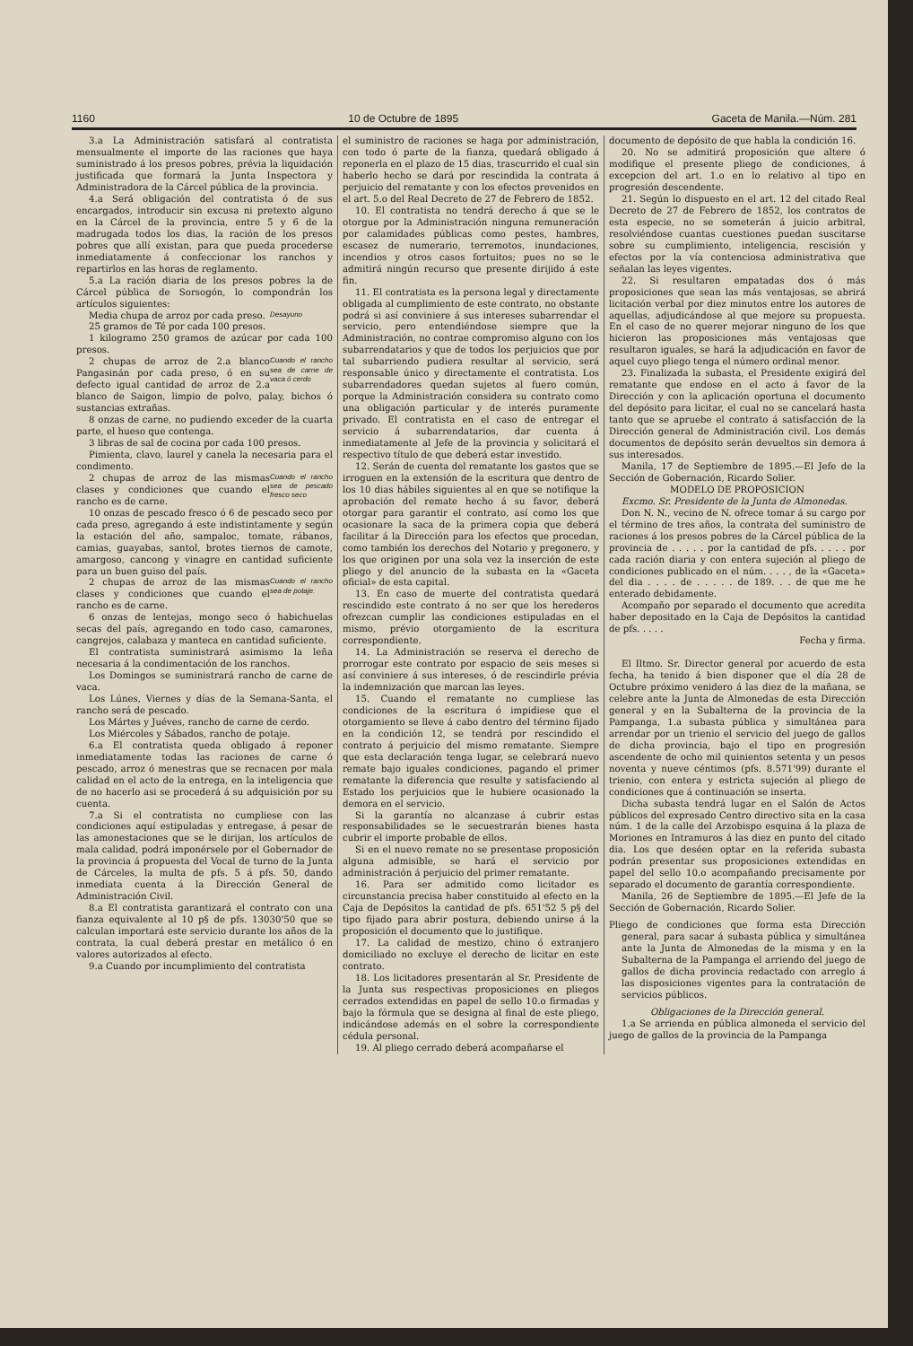1160 10 de Octubre de 1895 Gaceta de Manila.—Núm. 281
3.a La Administración satisfará al contratista mensualmente el importe de las raciones que haya suministrado á los presos pobres, prévia la liquidación justificada que formará la Junta Inspectora y Administradora de la Cárcel pública de la provincia.
4.a Será obligación del contratista ó de sus encargados, introducir sin excusa ni pretexto alguno en la Cárcel de la provincia, entre 5 y 6 de la madrugada todos los dias, la ración de los presos pobres que allí existan, para que pueda procederse inmediatamente á confeccionar los ranchos y repartirlos en las horas de reglamento.
5.a La ración diaria de los presos pobres la de Cárcel pública de Sorsogón, lo compondrán los artículos siguientes:
Desayuno
Media chupa de arroz por cada preso.
25 gramos de Té por cada 100 presos.
1 kilogramo 250 gramos de azúcar por cada 100 presos.
Cuando el rancho sea de carne de vaca ó cerdo
2 chupas de arroz de 2.a blanco Pangasinán por cada preso, ó en su defecto igual cantidad de arroz de 2.a blanco de Saigon, limpio de polvo, palay, bichos ó sustancias extrañas.
8 onzas de carne, no pudiendo exceder de la cuarta parte, el hueso que contenga.
3 libras de sal de cocina por cada 100 presos.
Pimienta, clavo, laurel y canela la necesaria para el condimento.
Cuando el rancho sea de pescado fresco seco
2 chupas de arroz de las mismas clases y condiciones que cuando el rancho es de carne.
10 onzas de pescado fresco ó 6 de pescado seco por cada preso, agregando á este indistintamente y según la estación del año, sampaloc, tomate, rábanos, camias, guayabas, santol, brotes tiernos de camote, amargoso, cancong y vinagre en cantidad suficiente para un buen guiso del país.
Cuando el rancho sea de potaje.
2 chupas de arroz de las mismas clases y condiciones que cuando el rancho es de carne.
6 onzas de lentejas, mongo seco ó habichuelas secas del país, agregando en todo caso, camarones, cangrejos, calabaza y manteca en cantidad suficiente.
El contratista suministrará asimismo la leña necesaria á la condimentación de los ranchos.
Los Domingos se suministrará rancho de carne de vaca.
Los Lúnes, Viernes y días de la Semana-Santa, el rancho será de pescado.
Los Mártes y Juéves, rancho de carne de cerdo.
Los Miércoles y Sábados, rancho de potaje.
6.a El contratista queda obligado á reponer inmediatamente todas las raciones de carne ó pescado, arroz ó menestras que se recnacen por mala calidad en el acto de la entrega, en la inteligencia que de no hacerlo asi se procederá á su adquisición por su cuenta.
7.a Si el contratista no cumpliese con las condiciones aquí estipuladas y entregase, á pesar de las amonestaciones que se le dirijan, los artículos de mala calidad, podrá imponérsele por el Gobernador de la provincia á propuesta del Vocal de turno de la Junta de Cárceles, la multa de pfs. 5 á pfs. 50, dando inmediata cuenta á la Dirección General de Administración Civil.
8.a El contratista garantizará el contrato con una fianza equivalente al 10 p§ de pfs. 13030'50 que se calculan importará este servicio durante los años de la contrata, la cual deberá prestar en metálico ó en valores autorizados al efecto.
9.a Cuando por incumplimiento del contratista
el suministro de raciones se haga por administración, con todo ó parte de la fianza, quedará obligado á reponerla en el plazo de 15 dias, trascurrido el cual sin haberlo hecho se dará por rescindida la contrata á perjuicio del rematante y con los efectos prevenidos en el art. 5.o del Real Decreto de 27 de Febrero de 1852.
10. El contratista no tendrá derecho á que se le otorgue por la Administración ninguna remuneración por calamidades públicas como pestes, hambres, escasez de numerario, terremotos, inundaciones, incendios y otros casos fortuitos; pues no se le admitirá ningún recurso que presente dirijido á este fin.
11. El contratista es la persona legal y directamente obligada al cumplimiento de este contrato, no obstante podrá si así conviniere á sus intereses subarrendar el servicio, pero entendiéndose siempre que la Administración, no contrae compromiso alguno con los subarrendatarios y que de todos los perjuicios que por tal subarriendo pudiera resultar al servicio, será responsable único y directamente el contratista. Los subarrendadores quedan sujetos al fuero común, porque la Administración considera su contrato como una obligación particular y de interés puramente privado. El contratista en el caso de entregar el servicio á subarrendatarios, dar cuenta á inmediatamente al Jefe de la provincia y solicitará el respectivo título de que deberá estar investido.
12. Serán de cuenta del rematante los gastos que se irroguen en la extensión de la escritura que dentro de los 10 dias hábiles siguientes al en que se notifique la aprobación del remate hecho á su favor, deberá otorgar para garantir el contrato, así como los que ocasionare la saca de la primera copia que deberá facilitar á la Dirección para los efectos que procedan, como también los derechos del Notario y pregonero, y los que originen por una sola vez la inserción de este pliego y del anuncio de la subasta en la «Gaceta oficial» de esta capital.
13. En caso de muerte del contratista quedará rescindido este contrato á no ser que los herederos ofrezcan cumplir las condiciones estipuladas en el mismo, prévio otorgamiento de la escritura correspondiente.
14. La Administración se reserva el derecho de prorrogar este contrato por espacio de seis meses si así conviniere á sus intereses, ó de rescindirle prévia la indemnización que marcan las leyes.
15. Cuando el rematante no cumpliese las condiciones de la escritura ó impidiese que el otorgamiento se lleve á cabo dentro del término fijado en la condición 12, se tendrá por rescindido el contrato á perjuicio del mismo rematante. Siempre que esta declaración tenga lugar, se celebrará nuevo remate bajo iguales condiciones, pagando el primer rematante la diferencia que resulte y satisfaciendo al Estado los perjuicios que le hubiere ocasionado la demora en el servicio.
Si la garantía no alcanzase á cubrir estas responsabilidades se le secuestrarán bienes hasta cubrir el importe probable de ellos.
Si en el nuevo remate no se presentase proposición alguna admisible, se hará el servicio por administración á perjuicio del primer rematante.
16. Para ser admitido como licitador es circunstancia precisa haber constituido al efecto en la Caja de Depósitos la cantidad de pfs. 651'52 5 p§ del tipo fijado para abrir postura, debiendo unirse á la proposición el documento que lo justifique.
17. La calidad de mestizo, chino ó extranjero domiciliado no excluye el derecho de licitar en este contrato.
18. Los licitadores presentarán al Sr. Presidente de la Junta sus respectivas proposiciones en pliegos cerrados extendidas en papel de sello 10.o firmadas y bajo la fórmula que se designa al final de este pliego, indicándose además en el sobre la correspondiente cédula personal.
19. Al pliego cerrado deberá acompañarse el
documento de depósito de que habla la condición 16.
20. No se admitirá proposición que altere ó modifique el presente pliego de condiciones, á excepcion del art. 1.o en lo relativo al tipo en progresión descendente.
21. Según lo dispuesto en el art. 12 del citado Real Decreto de 27 de Febrero de 1852, los contratos de esta especie, no se someterán á juicio arbitral, resolviéndose cuantas cuestiones puedan suscitarse sobre su cumplimiento, inteligencia, rescisión y efectos por la vía contenciosa administrativa que señalan las leyes vigentes.
22. Si resultaren empatadas dos ó más proposiciones que sean las más ventajosas, se abrirá licitación verbal por diez minutos entre los autores de aquellas, adjudicándose al que mejore su propuesta. En el caso de no querer mejorar ninguno de los que hicieron las proposiciones más ventajosas que resultaron iguales, se hará la adjudicación en favor de aquel cuyo pliego tenga el número ordinal menor.
23. Finalizada la subasta, el Presidente exigirá del rematante que endose en el acto á favor de la Dirección y con la aplicación oportuna el documento del depósito para licitar, el cual no se cancelará hasta tanto que se apruebe el contrato á satisfacción de la Dirección general de Administración civil. Los demás documentos de depósito serán devueltos sin demora á sus interesados.
Manila, 17 de Septiembre de 1895.—El Jefe de la Sección de Gobernación, Ricardo Solier.
MODELO DE PROPOSICION
Excmo. Sr. Presidente de la Junta de Almonedas.
Don N. N., vecino de N. ofrece tomar á su cargo por el término de tres años, la contrata del suministro de raciones á los presos pobres de la Cárcel pública de la provincia de . . . . . por la cantidad de pfs. . . . . por cada ración diaria y con entera sujeción al pliego de condiciones publicado en el núm. . . . , de la «Gaceta» del dia . . . . de . . . . . de 189. . . de que me he enterado debidamente.
Acompaño por separado el documento que acredita haber depositado en la Caja de Depósitos la cantidad de pfs. . . . .
Fecha y firma.
El Iltmo. Sr. Director general por acuerdo de esta fecha, ha tenido á bien disponer que el día 28 de Octubre próximo venidero á las diez de la mañana, se celebre ante la Junta de Almonedas de esta Dirección general y en la Subalterna de la provincia de la Pampanga, 1.a subasta pública y simultánea para arrendar por un trienio el servicio del juego de gallos de dicha provincia, bajo el tipo en progresión ascendente de ocho mil quinientos setenta y un pesos noventa y nueve céntimos (pfs. 8.571'99) durante el trienio, con entera y estricta sujeción al pliego de condiciones que á continuación se inserta.
Dicha subasta tendrá lugar en el Salón de Actos públicos del expresado Centro directivo sita en la casa núm. 1 de la calle del Arzobispo esquina á la plaza de Moriones en Intramuros á las diez en punto del citado dia. Los que deséen optar en la referida subasta podrán presentar sus proposiciones extendidas en papel del sello 10.o acompañando precisamente por separado el documento de garantía correspondiente.
Manila, 26 de Septiembre de 1895.—El Jefe de la Sección de Gobernación, Ricardo Solier.
Pliego de condiciones que forma esta Dirección general, para sacar á subasta pública y simultánea ante la Junta de Almonedas de la misma y en la Subalterna de la Pampanga el arriendo del juego de gallos de dicha provincia redactado con arreglo á las disposiciones vigentes para la contratación de servicios públicos.
Obligaciones de la Dirección general.
1.a Se arrienda en pública almoneda el servicio del juego de gallos de la provincia de la Pampanga